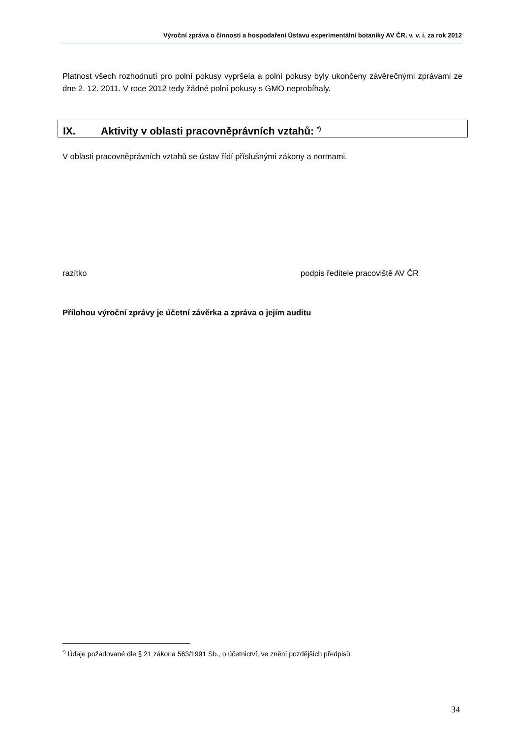Výroční zpráva o činnosti a hospodaření Ústavu experimentální botaniky AV ČR, v. v. i. za rok 2012
Platnost všech rozhodnutí pro polní pokusy vypršela a polní pokusy byly ukončeny závěrečnými zprávami ze dne 2. 12. 2011. V roce 2012 tedy žádné polní pokusy s GMO neprobíhaly.
IX. Aktivity v oblasti pracovněprávních vztahů: <sup>*)</sup>
V oblasti pracovněprávních vztahů se ústav řídí příslušnými zákony a normami.
razítko podpis ředitele pracoviště AV ČR
Přílohou výroční zprávy je účetní závěrka a zpráva o jejím auditu
<sup>*)</sup> Údaje požadované dle § 21 zákona 563/1991 Sb., o účetnictví, ve znění pozdějších předpisů.
34